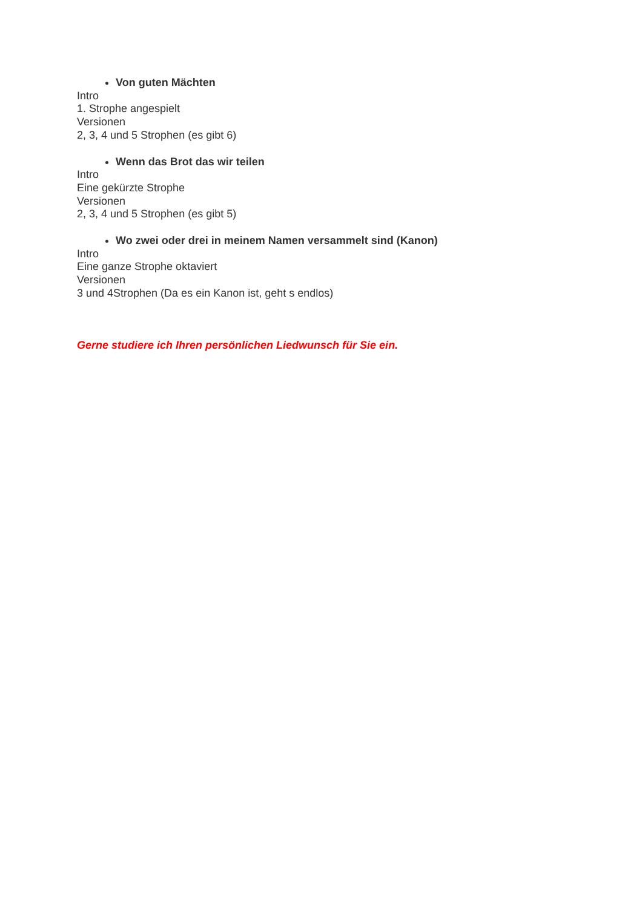Von guten Mächten
Intro
1. Strophe angespielt
Versionen
2, 3, 4 und 5 Strophen (es gibt 6)
Wenn das Brot das wir teilen
Intro
Eine gekürzte Strophe
Versionen
2, 3, 4 und 5 Strophen (es gibt 5)
Wo zwei oder drei in meinem Namen versammelt sind (Kanon)
Intro
Eine ganze Strophe oktaviert
Versionen
3 und 4Strophen (Da es ein Kanon ist, geht s endlos)
Gerne studiere ich Ihren persönlichen Liedwunsch für Sie ein.